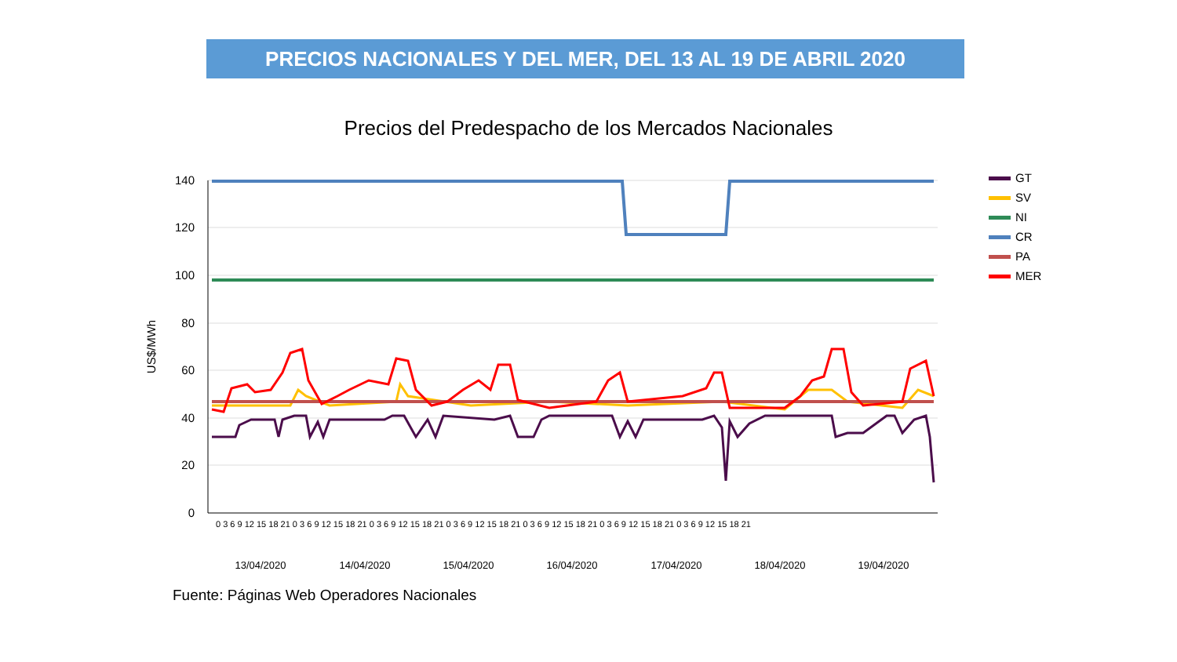PRECIOS NACIONALES Y DEL MER, DEL 13 AL 19 DE ABRIL 2020
Precios del Predespacho de los Mercados Nacionales
140
120
100
80
60
40
20
0
US$/MWh
GT
SV
NI
CR
PA
MER
13/04/2020
14/04/2020
15/04/2020
16/04/2020
17/04/2020
18/04/2020
19/04/2020
0 3 6 9 12 15 18 21 0 3 6 9 12 15 18 21 0 3 6 9 12 15 18 21 0 3 6 9 12 15 18 21 0 3 6 9 12 15 18 21 0 3 6 9 12 15 18 21 0 3 6 9 12 15 18 21
Fuente: Páginas Web Operadores Nacionales